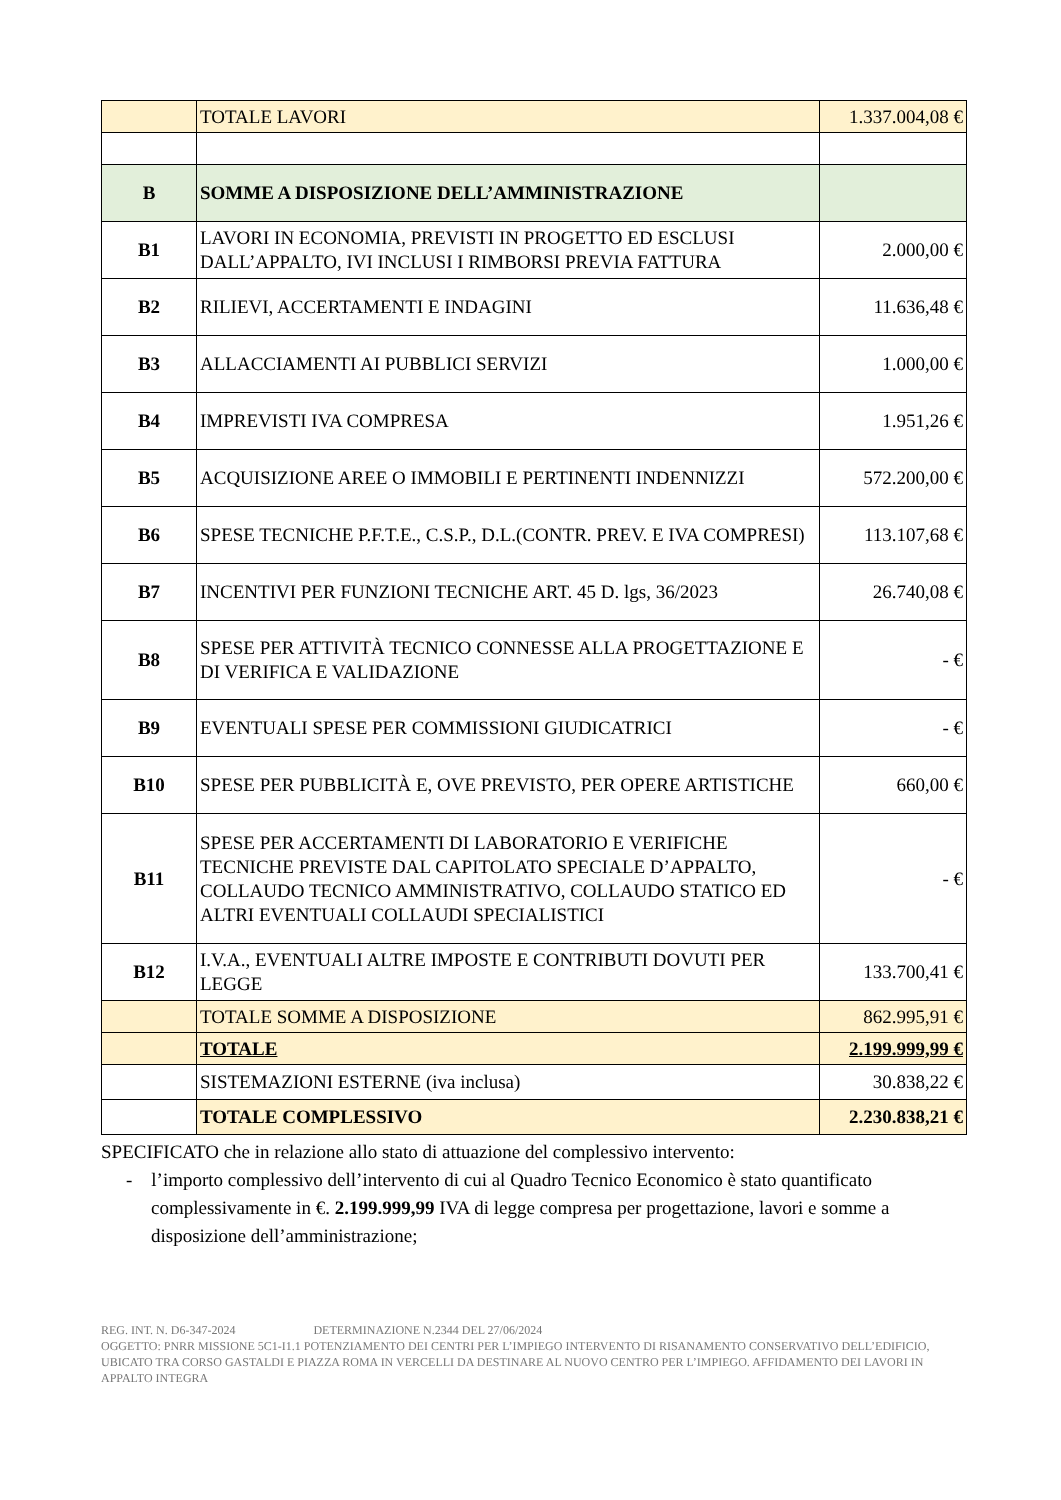| | TOTALE LAVORI | 1.337.004,08 € |
| B | SOMME A DISPOSIZIONE DELL’AMMINISTRAZIONE | |
| B1 | LAVORI IN ECONOMIA, PREVISTI IN PROGETTO ED ESCLUSI DALL’APPALTO, IVI INCLUSI I RIMBORSI PREVIA FATTURA | 2.000,00 € |
| B2 | RILIEVI, ACCERTAMENTI E INDAGINI | 11.636,48 € |
| B3 | ALLACCIAMENTI AI PUBBLICI SERVIZI | 1.000,00 € |
| B4 | IMPREVISTI IVA COMPRESA | 1.951,26 € |
| B5 | ACQUISIZIONE AREE O IMMOBILI E PERTINENTI INDENNIZZI | 572.200,00 € |
| B6 | SPESE TECNICHE P.F.T.E., C.S.P., D.L.(CONTR. PREV. E IVA COMPRESI) | 113.107,68 € |
| B7 | INCENTIVI PER FUNZIONI TECNICHE ART. 45 D. lgs, 36/2023 | 26.740,08 € |
| B8 | SPESE PER ATTIVITÀ TECNICO CONNESSE ALLA PROGETTAZIONE E DI VERIFICA E VALIDAZIONE | - € |
| B9 | EVENTUALI SPESE PER COMMISSIONI GIUDICATRICI | - € |
| B10 | SPESE PER PUBBLICITÀ E, OVE PREVISTO, PER OPERE ARTISTICHE | 660,00 € |
| B11 | SPESE PER ACCERTAMENTI DI LABORATORIO E VERIFICHE TECNICHE PREVISTE DAL CAPITOLATO SPECIALE D’APPALTO, COLLAUDO TECNICO AMMINISTRATIVO, COLLAUDO STATICO ED ALTRI EVENTUALI COLLAUDI SPECIALISTICI | - € |
| B12 | I.V.A., EVENTUALI ALTRE IMPOSTE E CONTRIBUTI DOVUTI PER LEGGE | 133.700,41 € |
| | TOTALE SOMME A DISPOSIZIONE | 862.995,91 € |
| | TOTALE | 2.199.999,99 € |
| | SISTEMAZIONI ESTERNE (iva inclusa) | 30.838,22 € |
| | TOTALE COMPLESSIVO | 2.230.838,21 € |
SPECIFICATO che in relazione allo stato di attuazione del complessivo intervento:
- l’importo complessivo dell’intervento di cui al Quadro Tecnico Economico è stato quantificato complessivamente in €. 2.199.999,99 IVA di legge compresa per progettazione, lavori e somme a disposizione dell’amministrazione;
REG. INT. N. D6-347-2024 DETERMINAZIONE N.2344 DEL 27/06/2024
OGGETTO: PNRR MISSIONE 5C1-I1.1 POTENZIAMENTO DEI CENTRI PER L’IMPIEGO INTERVENTO DI RISANAMENTO CONSERVATIVO DELL’EDIFICIO, UBICATO TRA CORSO GASTALDI E PIAZZA ROMA IN VERCELLI DA DESTINARE AL NUOVO CENTRO PER L’IMPIEGO. AFFIDAMENTO DEI LAVORI IN APPALTO INTEGRA